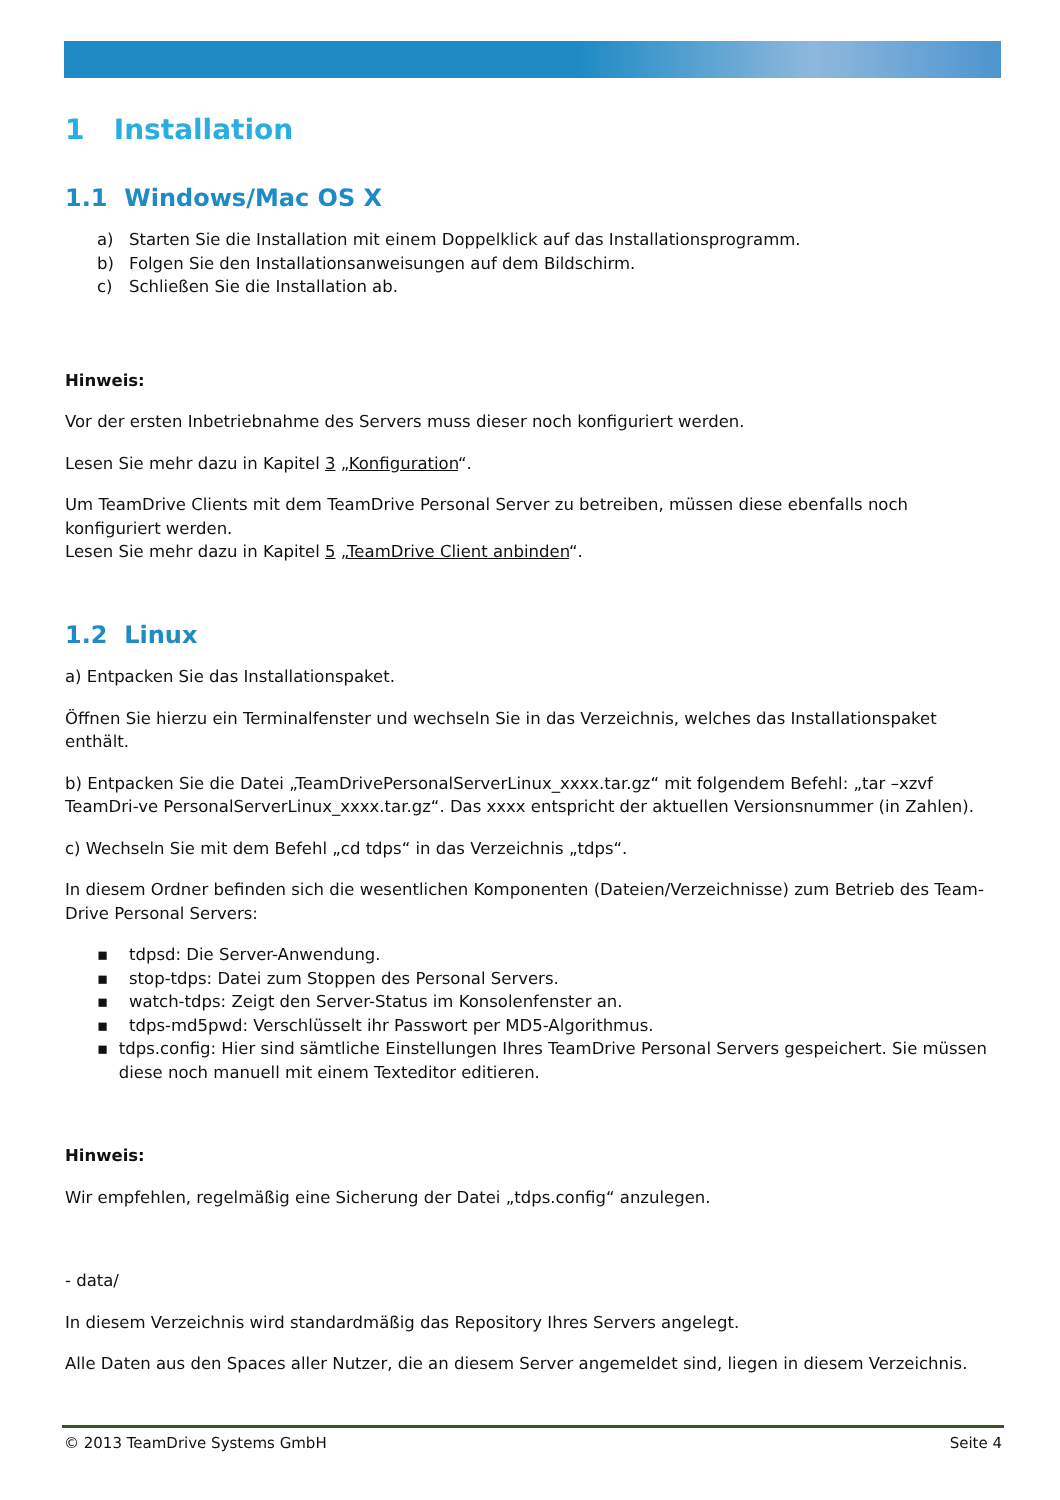1 Installation
1.1 Windows/Mac OS X
a) Starten Sie die Installation mit einem Doppelklick auf das Installationsprogramm.
b) Folgen Sie den Installationsanweisungen auf dem Bildschirm.
c) Schließen Sie die Installation ab.
Hinweis:
Vor der ersten Inbetriebnahme des Servers muss dieser noch konfiguriert werden.
Lesen Sie mehr dazu in Kapitel 3 „Konfiguration“.
Um TeamDrive Clients mit dem TeamDrive Personal Server zu betreiben, müssen diese ebenfalls noch konfiguriert werden.
Lesen Sie mehr dazu in Kapitel 5 „TeamDrive Client anbinden“.
1.2 Linux
a) Entpacken Sie das Installationspaket.
Öffnen Sie hierzu ein Terminalfenster und wechseln Sie in das Verzeichnis, welches das Installationspaket enthält.
b) Entpacken Sie die Datei „TeamDrivePersonalServerLinux_xxxx.tar.gz“ mit folgendem Befehl: „tar –xzvf TeamDri-ve PersonalServerLinux_xxxx.tar.gz“. Das xxxx entspricht der aktuellen Versionsnummer (in Zahlen).
c) Wechseln Sie mit dem Befehl „cd tdps“ in das Verzeichnis „tdps“.
In diesem Ordner befinden sich die wesentlichen Komponenten (Dateien/Verzeichnisse) zum Betrieb des Team-Drive Personal Servers:
▪ tdpsd: Die Server-Anwendung.
▪ stop-tdps: Datei zum Stoppen des Personal Servers.
▪ watch-tdps: Zeigt den Server-Status im Konsolenfenster an.
▪ tdps-md5pwd: Verschlüsselt ihr Passwort per MD5-Algorithmus.
▪ tdps.config: Hier sind sämtliche Einstellungen Ihres TeamDrive Personal Servers gespeichert. Sie müssen diese noch manuell mit einem Texteditor editieren.
Hinweis:
Wir empfehlen, regelmäßig eine Sicherung der Datei „tdps.config“ anzulegen.
- data/
In diesem Verzeichnis wird standardmäßig das Repository Ihres Servers angelegt.
Alle Daten aus den Spaces aller Nutzer, die an diesem Server angemeldet sind, liegen in diesem Verzeichnis.
© 2013 TeamDrive Systems GmbH Seite 4